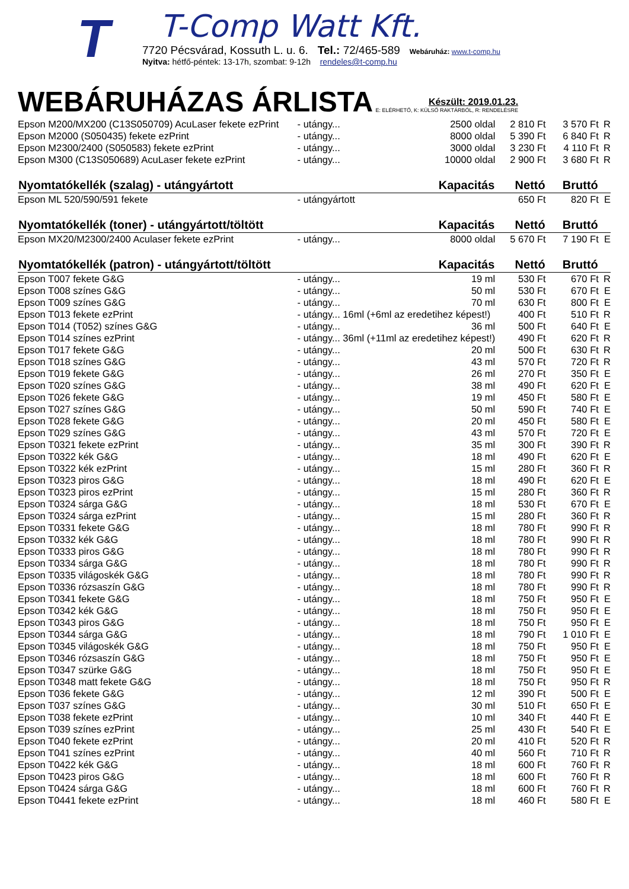T
T-Comp Watt Kft.
7720 Pécsvárad, Kossuth L. u. 6. Tel.: 72/465-589 Webáruház: www.t-comp.hu
Nyitva: hétfő-péntek: 13-17h, szombat: 9-12h rendeles@t-comp.hu
WEBÁRUHÁZAS ÁRLISTA
Készült: 2019.01.23.
E: ELÉRHETŐ, K: KÜLSŐ RAKTÁRBÓL, R: RENDELÉSRE
| Epson M200/MX200 (C13S050709) AcuLaser fekete ezPrint | - utángy... | 2500 oldal | 2 810 Ft | 3 570 Ft | R |
| Epson M2000 (S050435) fekete ezPrint | - utángy... | 8000 oldal | 5 390 Ft | 6 840 Ft | R |
| Epson M2300/2400 (S050583) fekete ezPrint | - utángy... | 3000 oldal | 3 230 Ft | 4 110 Ft | R |
| Epson M300 (C13S050689) AcuLaser fekete ezPrint | - utángy... | 10000 oldal | 2 900 Ft | 3 680 Ft | R |
| Nyomtatókellék (szalag) - utángyártott | | Kapacitás | Nettó | Bruttó | |
| Epson ML 520/590/591 fekete | - utángyártott | | 650 Ft | 820 Ft | E |
| Nyomtatókellék (toner) - utángyártott/töltött | | Kapacitás | Nettó | Bruttó | |
| Epson MX20/M2300/2400 Aculaser fekete ezPrint | - utángy... | 8000 oldal | 5 670 Ft | 7 190 Ft | E |
| Nyomtatókellék (patron) - utángyártott/töltött | | Kapacitás | Nettó | Bruttó | |
| Epson T007 fekete G&G | - utángy... | 19 ml | 530 Ft | 670 Ft | R |
| Epson T008 színes G&G | - utángy... | 50 ml | 530 Ft | 670 Ft | E |
| Epson T009 színes G&G | - utángy... | 70 ml | 630 Ft | 800 Ft | E |
| Epson T013 fekete ezPrint | - utángy... 16ml (+6ml az eredetihez képest!) | | 400 Ft | 510 Ft | R |
| Epson T014 (T052) színes G&G | - utángy... | 36 ml | 500 Ft | 640 Ft | E |
| Epson T014 színes ezPrint | - utángy... 36ml (+11ml az eredetihez képest!) | | 490 Ft | 620 Ft | R |
| Epson T017 fekete G&G | - utángy... | 20 ml | 500 Ft | 630 Ft | R |
| Epson T018 színes G&G | - utángy... | 43 ml | 570 Ft | 720 Ft | R |
| Epson T019 fekete G&G | - utángy... | 26 ml | 270 Ft | 350 Ft | E |
| Epson T020 színes G&G | - utángy... | 38 ml | 490 Ft | 620 Ft | E |
| Epson T026 fekete G&G | - utángy... | 19 ml | 450 Ft | 580 Ft | E |
| Epson T027 színes G&G | - utángy... | 50 ml | 590 Ft | 740 Ft | E |
| Epson T028 fekete G&G | - utángy... | 20 ml | 450 Ft | 580 Ft | E |
| Epson T029 színes G&G | - utángy... | 43 ml | 570 Ft | 720 Ft | E |
| Epson T0321 fekete ezPrint | - utángy... | 35 ml | 300 Ft | 390 Ft | R |
| Epson T0322 kék G&G | - utángy... | 18 ml | 490 Ft | 620 Ft | E |
| Epson T0322 kék ezPrint | - utángy... | 15 ml | 280 Ft | 360 Ft | R |
| Epson T0323 piros G&G | - utángy... | 18 ml | 490 Ft | 620 Ft | E |
| Epson T0323 piros ezPrint | - utángy... | 15 ml | 280 Ft | 360 Ft | R |
| Epson T0324 sárga G&G | - utángy... | 18 ml | 530 Ft | 670 Ft | E |
| Epson T0324 sárga ezPrint | - utángy... | 15 ml | 280 Ft | 360 Ft | R |
| Epson T0331 fekete G&G | - utángy... | 18 ml | 780 Ft | 990 Ft | R |
| Epson T0332 kék G&G | - utángy... | 18 ml | 780 Ft | 990 Ft | R |
| Epson T0333 piros G&G | - utángy... | 18 ml | 780 Ft | 990 Ft | R |
| Epson T0334 sárga G&G | - utángy... | 18 ml | 780 Ft | 990 Ft | R |
| Epson T0335 világoskék G&G | - utángy... | 18 ml | 780 Ft | 990 Ft | R |
| Epson T0336 rózsaszín G&G | - utángy... | 18 ml | 780 Ft | 990 Ft | R |
| Epson T0341 fekete G&G | - utángy... | 18 ml | 750 Ft | 950 Ft | E |
| Epson T0342 kék G&G | - utángy... | 18 ml | 750 Ft | 950 Ft | E |
| Epson T0343 piros G&G | - utángy... | 18 ml | 750 Ft | 950 Ft | E |
| Epson T0344 sárga G&G | - utángy... | 18 ml | 790 Ft | 1 010 Ft | E |
| Epson T0345 világoskék G&G | - utángy... | 18 ml | 750 Ft | 950 Ft | E |
| Epson T0346 rózsaszín G&G | - utángy... | 18 ml | 750 Ft | 950 Ft | E |
| Epson T0347 szürke G&G | - utángy... | 18 ml | 750 Ft | 950 Ft | E |
| Epson T0348 matt fekete G&G | - utángy... | 18 ml | 750 Ft | 950 Ft | R |
| Epson T036 fekete G&G | - utángy... | 12 ml | 390 Ft | 500 Ft | E |
| Epson T037 színes G&G | - utángy... | 30 ml | 510 Ft | 650 Ft | E |
| Epson T038 fekete ezPrint | - utángy... | 10 ml | 340 Ft | 440 Ft | E |
| Epson T039 színes ezPrint | - utángy... | 25 ml | 430 Ft | 540 Ft | E |
| Epson T040 fekete ezPrint | - utángy... | 20 ml | 410 Ft | 520 Ft | R |
| Epson T041 színes ezPrint | - utángy... | 40 ml | 560 Ft | 710 Ft | R |
| Epson T0422 kék G&G | - utángy... | 18 ml | 600 Ft | 760 Ft | R |
| Epson T0423 piros G&G | - utángy... | 18 ml | 600 Ft | 760 Ft | R |
| Epson T0424 sárga G&G | - utángy... | 18 ml | 600 Ft | 760 Ft | R |
| Epson T0441 fekete ezPrint | - utángy... | 18 ml | 460 Ft | 580 Ft | E |